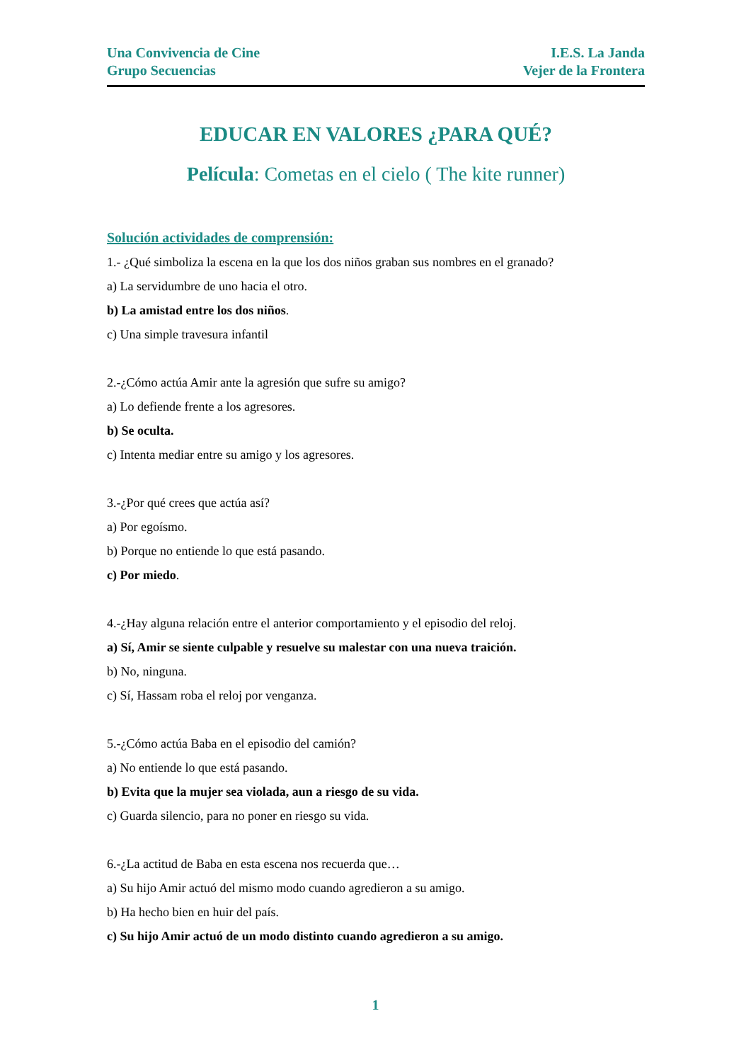Una Convivencia de Cine
Grupo Secuencias
I.E.S. La Janda
Vejer de la Frontera
EDUCAR EN VALORES ¿PARA QUÉ?
Película: Cometas en el cielo ( The kite runner)
Solución actividades de comprensión:
1.- ¿Qué simboliza la escena en la que los dos niños graban sus nombres en el granado?
a) La servidumbre de uno hacia el otro.
b) La amistad entre los dos niños.
c) Una simple travesura infantil
2.-¿Cómo actúa Amir ante la agresión que sufre su amigo?
a) Lo defiende frente a los agresores.
b) Se oculta.
c) Intenta mediar entre su amigo y los agresores.
3.-¿Por qué crees que actúa así?
a) Por egoísmo.
b) Porque no entiende lo que está pasando.
c) Por miedo.
4.-¿Hay alguna relación entre el anterior comportamiento y el episodio del reloj.
a) Sí, Amir se siente culpable y resuelve su malestar con una nueva traición.
b) No, ninguna.
c) Sí, Hassam roba el reloj por venganza.
5.-¿Cómo actúa Baba en el episodio del camión?
a) No entiende lo que está pasando.
b) Evita que la mujer sea violada, aun a riesgo de su vida.
c) Guarda silencio, para no poner en riesgo su vida.
6.-¿La actitud de Baba en esta escena nos recuerda que…
a) Su hijo Amir actuó del mismo modo cuando agredieron a su amigo.
b) Ha hecho bien en huir del país.
c) Su hijo Amir actuó de un modo distinto cuando agredieron a su amigo.
1